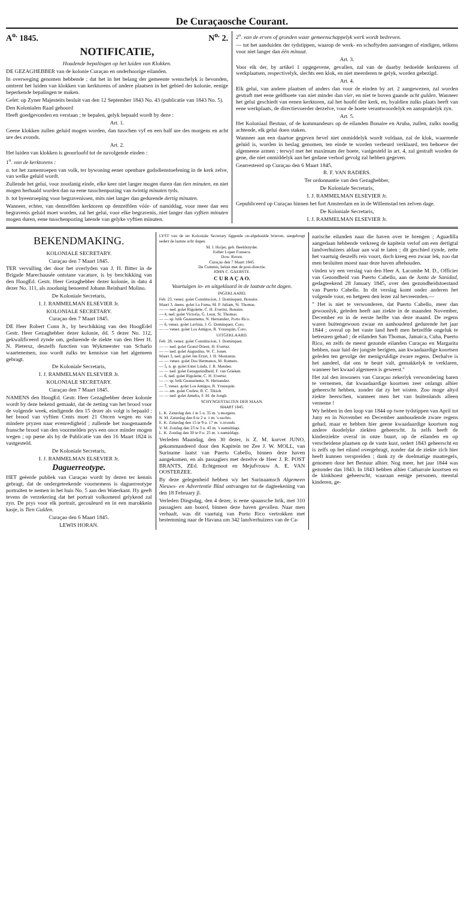De Curaçaosche Courant.
A<sup>o.</sup> 1845. N<sup>o.</sup> 2.
NOTIFICATIE,
Houdende bepalingen op het luiden van Klokken.
DE GEZAGHEBBER van de kolonie Curaçao en onderhoorige eilanden.
In overweging genomen hebbende ; dat het in het belang der gemeente wenschelyk is bevonden, omtrent het luiden van klokken van kerktorens of andere plaatsen in het gebied der kolonie, eenige beperkende bepalingen te maken.
Gelet: op Zyner Majesteits besluit van den 12 September 1843 No. 43 (publicatie van 1843 No. 5).
Den Kolonialen Raad gehoord
Heeft goedgevonden en verstaan ; te bepalen, gelyk bepaald wordt by deze :
Art. 1.
Geene klokken zullen geluid mogen worden, dan tusschen vyf en een half ure des morgens en acht ure des avonds.
Art. 2.
Het luiden van klokken is geoorloofd tot de navolgende einden :
1<sup>o</sup>. van de kerktorens :
a. tot het zamenroepen van volk, ter bywoning eener openbare godsdienstoefening in de kerk zelve, van welke geluid wordt.
Zullende het gelui, voor zoodanig einde, elke keer niet langer mogen duren dan tien minuten, en niet mogen herhaald worden dan na eene tusschenpozing van twintig minuten tyds.
b. tot byeenroeping voor begravenissen, mits niet langer dan gedurende dertig minuten.
Wanneer, echter, van denzelfden kerktoren op denzelfden vóór- of namiddag, voor meer dan een begravenis geluid moet worden, zal het gelui, voor elke begravenis, niet langer dan vyftien minuten mogen duren, eene tusschenpozing latende van gelyke vyftien minuten.
2<sup>o</sup>. van de erven of gronden waar gemeenschappelyk werk wordt bedreven.
— tot het aanduiden der tydstippen, waarop de werk- en schoftyden aanvangen of eindigen, telkens voor niet langer dan één minuut.
Art. 3.
Voor elk der, by artikel 1 opgegevene, gevallen, zal van de daarby bedoelde kerktorens of werkplaatsen, respectivelyk, slechts een klok, en niet meerderen te gelyk, worden gebezigd.
Art. 4.
Elk gelui, van andere plaatsen of anders dan voor de einden by art. 2 aangewezen, zal worden gestraft met eene geldboete van niet minder dan vier, en niet te boven gaande acht gulden. Wanneer het gelui geschiedt van eenen kerktoren, zal het hoofd dier kerk, en, byaldien zulks plaats heeft van eene werkplaats, de directievoerder derzelve, voor de boete verantwoordelyk en aansprakelyk zyn.
Art. 5.
Het Koloniaal Bestuur, of de kommandeurs op de eilanden Bonaire en Aruba, zullen, zulks noodig achtende, elk gelui doen staken.
Wanneer aan een daartoe gegeven bevel niet onmiddelyk wordt voldaan, zal de klok, waarmede geluid is, worden in beslag genomen, ten einde te worden verbeurd verklaard, ten behoeve der algemeene armen ; terwyl met het maximum der boete, vastgesteld in art. 4, zal gestraft worden de gene, die niet onmiddelyk aan het gedane verbod gevolg zal hebben gegeven.
Gearresteerd op Curaçao den 6 Maart 1845.
R. F. VAN RADERS.
Ter ordonnantie van den Gezaghebber,
De Koloniale Secretaris,
I. J. RAMMELMAN ELSEVIER Jr.
Gepubliceerd op Curaçao binnen het fort Amsterdam en in de Willemstad ten zelven dage.
De Koloniale Secretaris,
I. J. RAMMELMAN ELSEVIER Jr.
BEKENDMAKING.
KOLONIALE SECRETARY.
Curaçao den 7 Maart 1845.
TER vervulling der door het overlyden van J. H. Bitter in de Brigade Marechausée ontstane vacature, is by beschikking van den HoogEd. Gestr. Heer Gezaghebber dezer kolonie, in dato 4 dezer No. 111, als zoodanig benoemd Johann Reinhard Molino.
De Koloniale Secretaris,
I. J. RAMMELMAN ELSEVIER Jr.
KOLONIALE SECRETARY.
Curaçao den 7 Maart 1845.
DE Heer Robert Conn Jr., by beschikking van den HoogEdel Gestr. Heer Gezaghebber dezer kolonie, dd. 5 dezer No. 112, gekwalificeerd zynde om, gedurende de ziekte van den Heer H. N. Pietersz, deszelfs functien van Wykmeester van Scharlo waartenemen, zoo wordt zulks ter kennisse van het algemeen gebragt.
De Koloniale Secretaris,
I. J. RAMMELMAN ELSEVIER Jr.
KOLONIALE SECRETARY.
Curaçao den 7 Maart 1845.
NAMENS den HoogEd. Gestr. Heer Gezaghebber dezer kolonie wordt by deze bekend gemaakt, dat de zetting van het brood voor de volgende week, eindigende den 15 dezer als volgt is bepaald : het brood van vyftien Cents moet 21 Oncen wegen en van mindere pryzen naar evenredigheid ; zullende het zoogenaamde fransche brood van den voormelden prys een once minder mogen wegen ; op pœne als by de Publicatie van den 16 Maart 1824 is vastgesteld.
De Koloniale Secretaris,
I. J. RAMMELMAN ELSEVIER Jr.
Daguerreotype.
HET geëerde publiek van Curaçao wordt by dezen ter kennis gebragt, dat de ondergeteekende voornemens is daguerreotype portraiten te nemen in het huis No. 5 aan den Waterkant. Hy geeft tevens de verzekering dat het portrait volkomend gelykend zal zyn. De prys voor elk portrait, gecouleurd en in een marokkein kasje, is Tien Gulden.
Curaçao den 6 Maart 1845.
LEWIS HORAN.
LYST van de ter Koloniale Secretary liggende on-afgehaalde brieven, aangebragt sedert de laatste acht dagen.
M. I. Hoijer, geb. Beeldsnyder.
Esther Lopez Fonseca.
Dow. Raven.
Curaçao den 7 Maart 1845.
De Commis, belast met de post-directie,
JOHN C. GAERSTE.
C U R A Ç A O.
Vaartuigen in- en uitgeklaard in de laatste acht dagen.
INGEKLAARD.
Feb. 23, venez. golet Constitucion, J. Dominquez, Bonaire.
Maart 3, deens. golet La Fama, M. P. Juliam, St. Thomas.
— — ned. golet Rigolette, C. H. Evertsz, Bonaire.
— 4, ned. golet Victoria, G. Leon, St. Thomas.
— — sp. brik Guanartema, N. Hernandez, Porto Rico.
— 6, venez. golet Lavinia, J. G. Dominquez, Coro.
— — venez. golet Los Amigos, R. Yrausquin, Coro.
UITGEKLAARD.
Feb. 28, venez. golet Constitucion, J. Dominquez.
— — ned. golet Grand Orient, H. Evertsz.
— — ned. golet Augustina, W. C. Jones.
Maart 3, ned. golet Jan Ernst, J. H. Montanus.
— — venez. golet Dos Hermanos, M. Romero.
— 5, n. gr. golet Ester Linda, J. R. Mendez.
— — ned. golet Eensgezindheid, F. van Grieken.
— 6, ned. golet Rigolette, C. H. Evertsz.
— — sp. brik Guanartema, N. Hernandez.
— 7, venez. golet Los Amigos, R. Yrausquin.
— — am. golet Curlew, R. C. Tikiob.
— — ned. golet Amelia, F. M. de Jongh.
SCHYNGESTALTEN DER MAAN.
MAART 1845.
L. K. Zaturdag den 1 te 5 u. 35 m. 's morgens.
N. M. Zaturdag den 8 te 2 u. 1 m. 's nachts.
E. K. Zaturdag den 15 te 9 u. 17 m. 's avonds.
V. M. Zondag den 23 te 3 u. 43 m. 's namiddags.
L. K. Zondag den 30 te 0 u. 25 m. 's namiddags.
Verleden Maandag, den 30 dezer, is Z. M. korvet JUNO, gekommandeerd door den Kapitein ter Zee J. W. MOLL, van Suriname laatst van Puerto Cabello, binnen deze haven aangekomen, en als passagiers met dezelve de Heer J. R. POST BRANTS, ZEd. Echtgenoot en Mejufvrouw A. E. VAN OOSTERZEE.
By deze gelegenheid hebben wy het Surinaamsch Algemeen Nieuws- en Advertentie Blad ontvangen tot de dagteekening van den 18 February jl.
Verleden Dingsdag, den 4 dezer, is eene spaansche brik, met 310 passagiers aan boord, binnen deze haven gevallen. Naar men verhaalt, was dit vaartuig van Porto Rico vertrokken met bestemming naar de Havana om 342 landverhuizers van de Ca-
narische eilanden naar die haven over te brengen ; Aguadilla aangedaan hebbende verkreeg de kapitein verlof om een dertigtal landverhuizers aldaar aan wal te laten ; dit geschied zynde, zette het vaartuig deszelfs reis voort, doch kreeg een zwaar lek, zoo dat men besluiten moest naar deze haven aftehouden.
vinden wy een verslag van den Heer A. Lacombe M. D., Officier van Gezondheid van Puerto Cabello, aan de Junta de Sanidad, gedagteekend 28 January 1845, over den gezondheidstoestand van Puerto Cabello. In dit verslag komt onder anderen het volgende voor, en hetgeen den lezer zal bevreemden.—
" Het is niet te verwonderen, dat Puerto Cabello, meer dan gewoonlyk, geleden heeft aan ziekte in de maanden November, December en in de eerste helfte van deze maand. De regens waren buitengewoon zwaar en aanhoudend gedurende het jaar 1844 ; overal op het vaste land heeft men hetzelfde ongeluk te betreuren gehad ; de eilanden San Thomas, Jamaica, Cuba, Puerto Rico, en zelfs de meest gezonde eilanden Curaçao en Margarita hebben, naar luid der jongste berigten, aan kwaadaardige koortsen geleden ten gevolge der menigvuldige zware regens. Derhalve is het aandeel, dat ons te beurt valt, gemakkelyk te verklaren, wanneer het kwaad algemeen is geweest."
Het zal den inwoners van Curaçao zekerlyk verwondering baren te vernemen, dat kwaadaardige koortsen zeer onlangs alhier geheerscht hebben, zonder dat zy het wisten. Zoo moge altyd ziekte heerschen, wanneer men het van buitenlands alleen verneme !
Wy hebben in den loop van 1844 op twee tydstippen van April tot Juny en in November en December aanhoudende zware regens gehad, maar er hebben hier geene kwaadaardige koortsen nog andere doodelyke ziekten geheerscht. Ja zelfs heeft de kinderziekte overal in onze buurt, op de eilanden en op verscheidene plaatsen op de vaste kust, sedert 1843 geheerscht en is zelfs op het eiland overgebragt, zonder dat de ziekte zich hier heeft kunnen verspreiden ; dank zy de doelmatige maatregels, genomen door het Bestuur alhier. Nog meer, het jaar 1844 was gezonder dan 1843. In 1843 hebben alhier Catharrale koortsen en de kinkhoest geheerscht, waaraan eenige personen, meestal kinderen, ge-